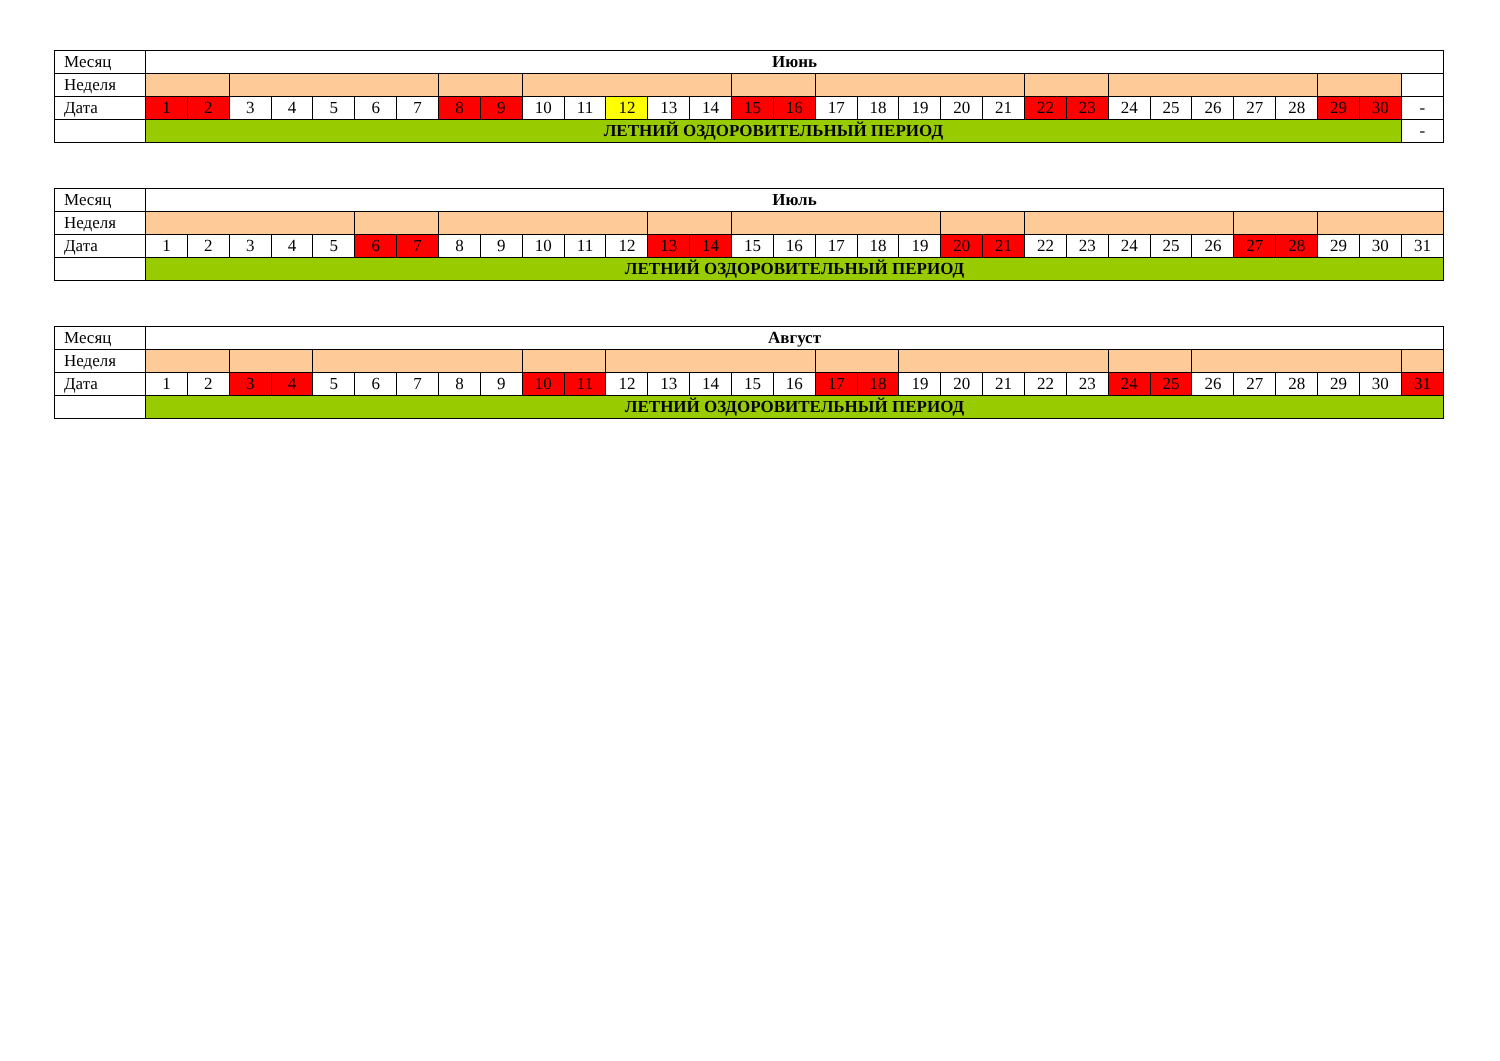| Месяц | Июнь | | | | | | | | | | | | | | | | | | | | | | | | | | | | | | |
| Неделя | | | | | | | | | | | | | | | | | | | | | | | | | | | | | | | |
| Дата | 1 | 2 | 3 | 4 | 5 | 6 | 7 | 8 | 9 | 10 | 11 | 12 | 13 | 14 | 15 | 16 | 17 | 18 | 19 | 20 | 21 | 22 | 23 | 24 | 25 | 26 | 27 | 28 | 29 | 30 | - |
| | ЛЕТНИЙ ОЗДОРОВИТЕЛЬНЫЙ ПЕРИОД | | | | | | | | | | | | | | | | | | | | | | | | | | | | | | - |
| Месяц | Июль | | | | | | | | | | | | | | | | | | | | | | | | | | | | | | |
| Неделя | | | | | | | | | | | | | | | | | | | | | | | | | | | | | | | |
| Дата | 1 | 2 | 3 | 4 | 5 | 6 | 7 | 8 | 9 | 10 | 11 | 12 | 13 | 14 | 15 | 16 | 17 | 18 | 19 | 20 | 21 | 22 | 23 | 24 | 25 | 26 | 27 | 28 | 29 | 30 | 31 |
| | ЛЕТНИЙ ОЗДОРОВИТЕЛЬНЫЙ ПЕРИОД | | | | | | | | | | | | | | | | | | | | | | | | | | | | | | |
| Месяц | Август | | | | | | | | | | | | | | | | | | | | | | | | | | | | | | |
| Неделя | | | | | | | | | | | | | | | | | | | | | | | | | | | | | | | |
| Дата | 1 | 2 | 3 | 4 | 5 | 6 | 7 | 8 | 9 | 10 | 11 | 12 | 13 | 14 | 15 | 16 | 17 | 18 | 19 | 20 | 21 | 22 | 23 | 24 | 25 | 26 | 27 | 28 | 29 | 30 | 31 |
| | ЛЕТНИЙ ОЗДОРОВИТЕЛЬНЫЙ ПЕРИОД | | | | | | | | | | | | | | | | | | | | | | | | | | | | | | |